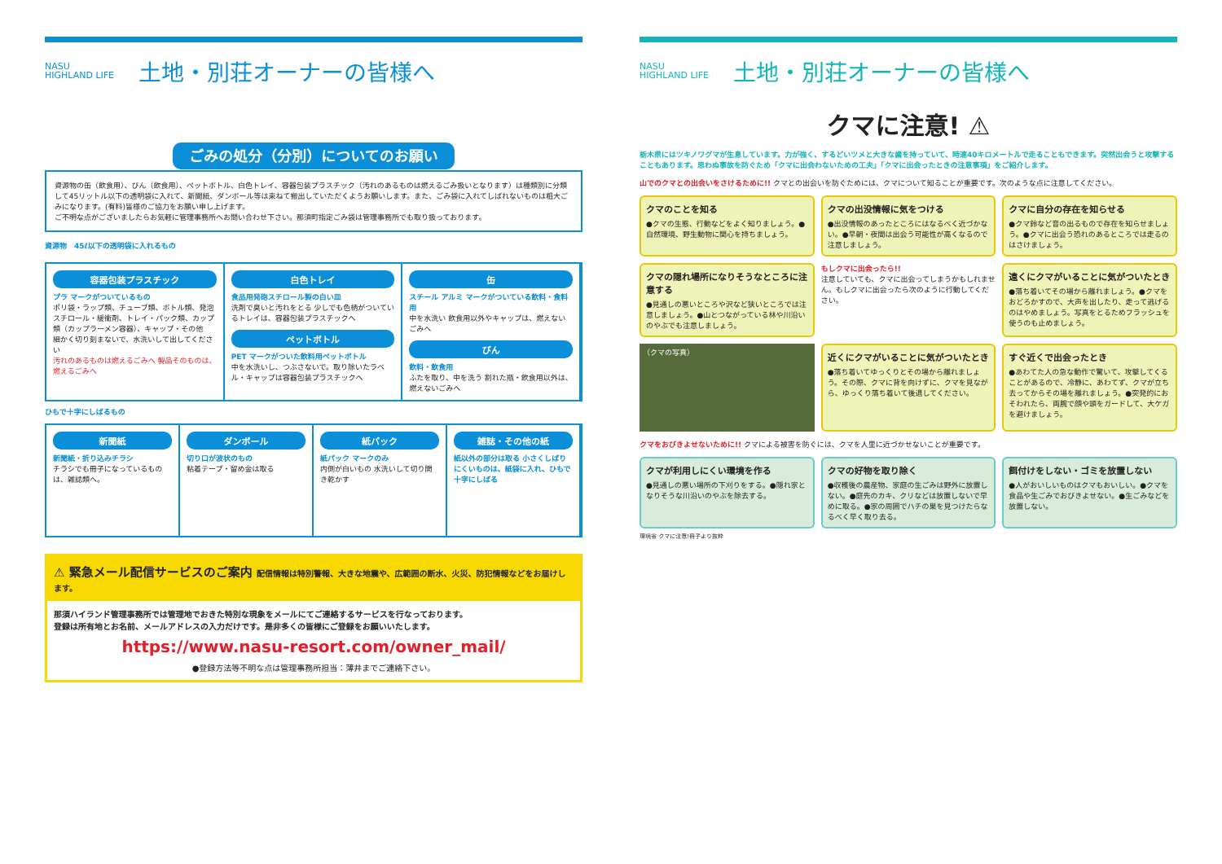NASU
HIGHLAND LIFE
土地・別荘オーナーの皆様へ
ごみの処分（分別）についてのお願い
資源物の缶（飲食用）、びん（飲食用）、ペットボトル、白色トレイ、容器包装プラスチック（汚れのあるものは燃えるごみ扱いとなります）は種類別に分類して45リットル以下の透明袋に入れて、新聞紙、ダンボール等は束ねて搬出していただくようお願いします。また、ごみ袋に入れてしばれないものは粗大ごみになります。(有料)皆様のご協力をお願い申し上げます。
ご不明な点がございましたらお気軽に管理事務所へお問い合わせ下さい。那須町指定ごみ袋は管理事務所でも取り扱っております。
資源物　45ℓ以下の透明袋に入れるもの
容器包装プラスチック
プラ マークがついているもの
ポリ袋・ラップ類、チューブ類、ボトル類、発泡スチロール・緩衝剤、トレイ・パック類、カップ類（カップラーメン容器）、キャップ・その他
細かく切り刻まないで、水洗いして出してください
汚れのあるものは燃えるごみへ 製品そのものは、燃えるごみへ
白色トレイ
食品用発砲スチロール製の白い皿
洗剤で臭いと汚れをとる 少しでも色柄がついているトレイは、容器包装プラスチックへ
ペットボトル
PET マークがついた飲料用ペットボトル
中を水洗いし、つぶさないで。取り除いたラベル・キャップは容器包装プラスチックへ
缶
スチール アルミ マークがついている飲料・食料用
中を水洗い 飲食用以外やキャップは、燃えないごみへ
びん
飲料・飲食用
ふたを取り、中を洗う 割れた瓶・飲食用以外は、燃えないごみへ
ひもで十字にしばるもの
新聞紙
新聞紙・折り込みチラシ
チラシでも冊子になっているものは、雑誌類へ。
ダンボール
切り口が波状のもの
粘着テープ・留め金は取る
紙パック
紙パック マークのみ
内側が白いもの 水洗いして切り開き乾かす
雑誌・その他の紙
紙以外の部分は取る 小さくしばりにくいものは、紙袋に入れ、ひもで十字にしばる
⚠ 緊急メール配信サービスのご案内 配信情報は特別警報、大きな地震や、広範囲の断水、火災、防犯情報などをお届けします。
那須ハイランド管理事務所では管理地でおきた特別な現象をメールにてご連絡するサービスを行なっております。
登録は所有地とお名前、メールアドレスの入力だけです。是非多くの皆様にご登録をお願いいたします。
https://www.nasu-resort.com/owner_mail/
●登録方法等不明な点は管理事務所担当：薄井までご連絡下さい。
NASU
HIGHLAND LIFE
土地・別荘オーナーの皆様へ
クマに注意! ⚠
栃木県にはツキノワグマが生息しています。力が強く、するどいツメと大きな歯を持っていて、時速40キロメートルで走ることもできます。突然出会うと攻撃することもあります。思わぬ事故を防ぐため「クマに出会わないための工夫」「クマに出会ったときの注意事項」をご紹介します。
山でのクマとの出会いをさけるために!! クマとの出会いを防ぐためには、クマについて知ることが重要です。次のような点に注意してください。
クマのことを知る
●クマの生態、行動などをよく知りましょう。●自然環境、野生動物に関心を持ちましょう。
クマの出没情報に気をつける
●出没情報のあったところにはなるべく近づかない。●早朝・夜間は出会う可能性が高くなるので注意しましょう。
クマに自分の存在を知らせる
●クマ鈴など音の出るもので存在を知らせましょう。●クマに出会う恐れのあるところでは走るのはさけましょう。
クマの隠れ場所になりそうなところに注意する
●見通しの悪いところや沢など狭いところでは注意しましょう。●山とつながっている林や川沿いのやぶでも注意しましょう。
もしクマに出会ったら!!
注意していても、クマに出会ってしまうかもしれません。もしクマに出会ったら次のように行動してください。
遠くにクマがいることに気がついたとき
●落ち着いてその場から離れましょう。●クマをおどろかすので、大声を出したり、走って逃げるのはやめましょう。写真をとるためフラッシュを使うのも止めましょう。
（クマの写真）
近くにクマがいることに気がついたとき
●落ち着いてゆっくりとその場から離れましょう。その際、クマに背を向けずに、クマを見ながら、ゆっくり落ち着いて後退してください。
すぐ近くで出会ったとき
●あわてた人の急な動作で驚いて、攻撃してくることがあるので、冷静に、あわてず、クマが立ち去ってからその場を離れましょう。●突発的におそわれたら、両腕で顔や頭をガードして、大ケガを避けましょう。
クマをおびきよせないために!! クマによる被害を防ぐには、クマを人里に近づかせないことが重要です。
クマが利用しにくい環境を作る
●見通しの悪い場所の下刈りをする。●隠れ家となりそうな川沿いのやぶを除去する。
クマの好物を取り除く
●収穫後の農産物、家庭の生ごみは野外に放置しない。●庭先のカキ、クリなどは放置しないで早めに取る。●家の周囲でハチの巣を見つけたらなるべく早く取り去る。
餌付けをしない・ゴミを放置しない
●人がおいしいものはクマもおいしい。●クマを食品や生ごみでおびきよせない。●生ごみなどを放置しない。
環境省 クマに注意!冊子より抜粋